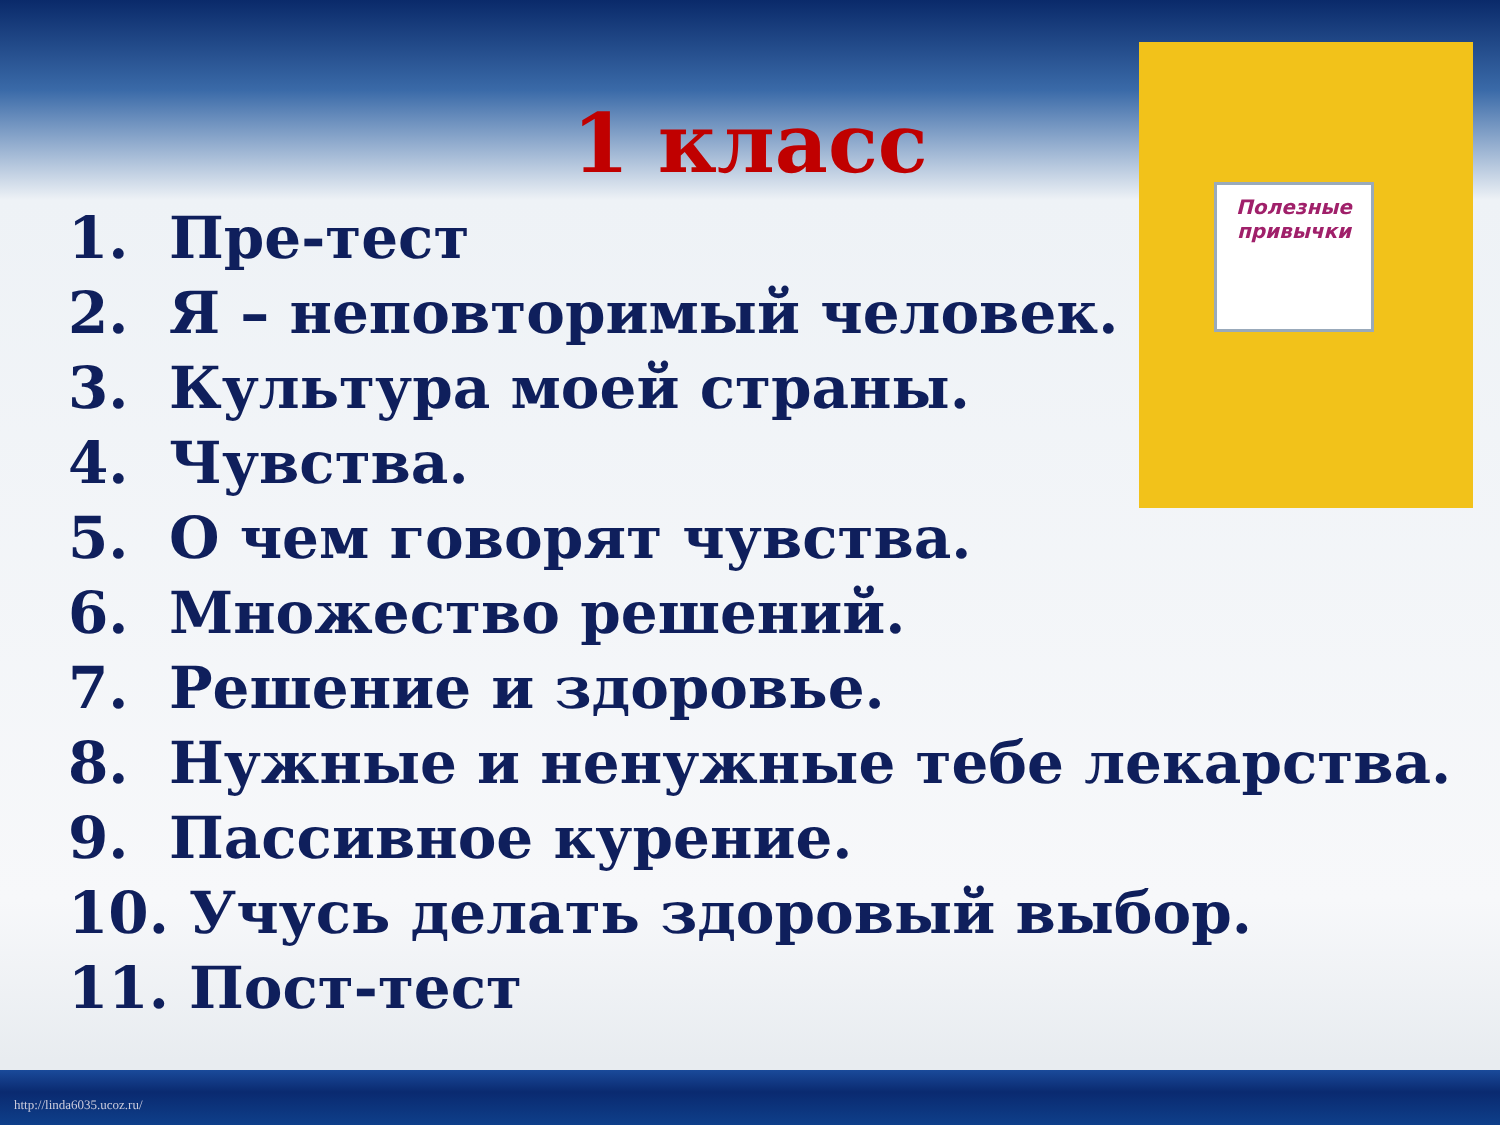Полезные привычки
1 класс
1. Пре-тест
2. Я – неповторимый человек.
3. Культура моей страны.
4. Чувства.
5. О чем говорят чувства.
6. Множество решений.
7. Решение и здоровье.
8. Нужные и ненужные тебе лекарства.
9. Пассивное курение.
10. Учусь делать здоровый выбор.
11. Пост-тест
http://linda6035.ucoz.ru/